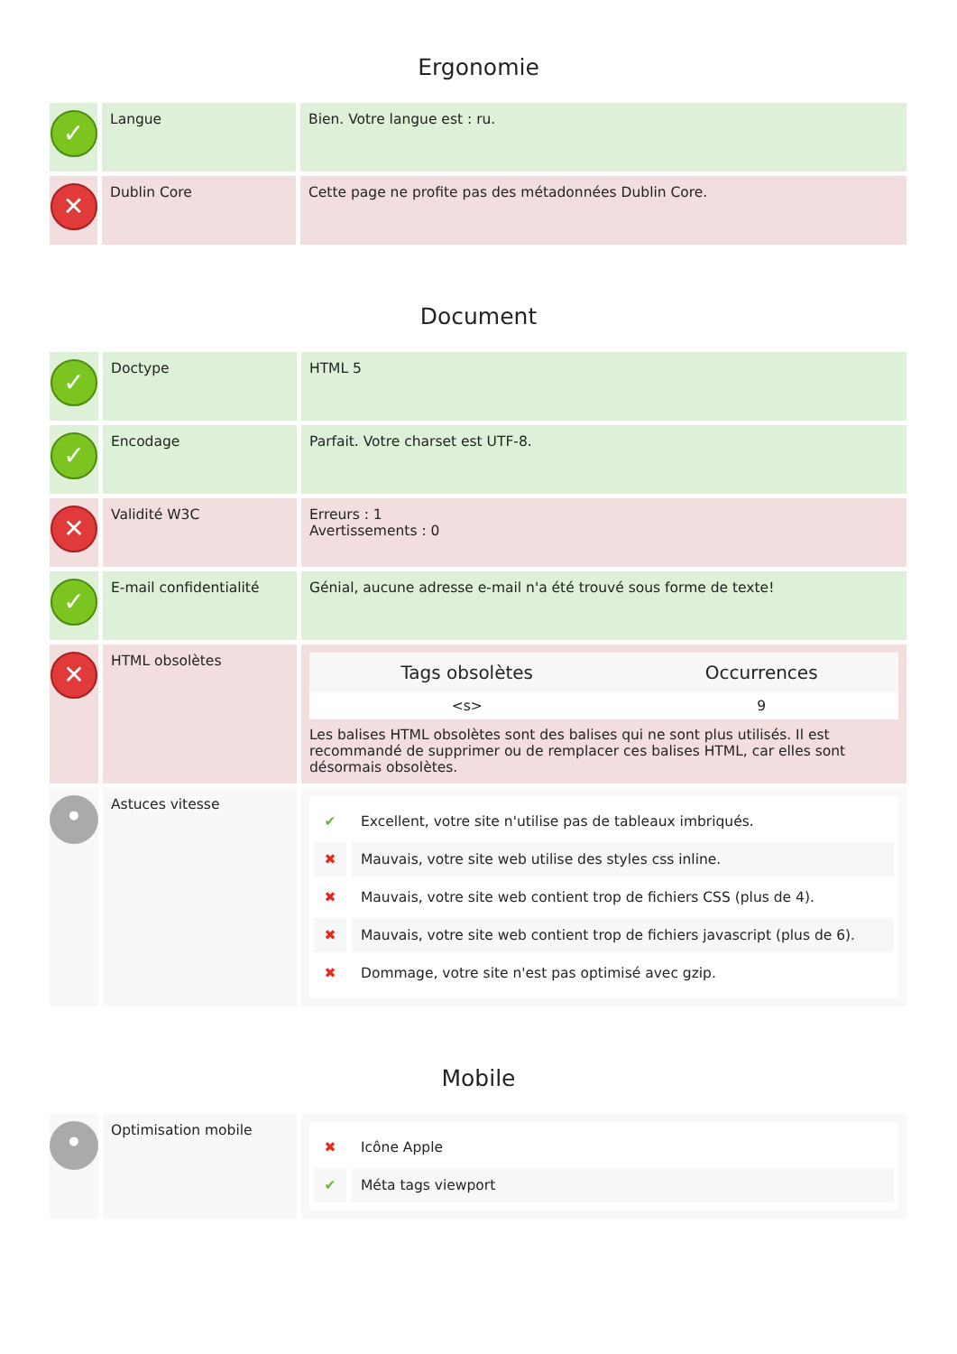Ergonomie
| ✓ | Langue | Bien. Votre langue est : ru. |
| ✕ | Dublin Core | Cette page ne profite pas des métadonnées Dublin Core. |
Document
| ✓ | Doctype | HTML 5 |
| ✓ | Encodage | Parfait. Votre charset est UTF-8. |
| ✕ | Validité W3C | Erreurs : 1 Avertissements : 0 |
| ✓ | E-mail confidentialité | Génial, aucune adresse e-mail n'a été trouvé sous forme de texte! |
| ✕ | HTML obsolètes | / Tags obsolètes / Occurrences / / --- / --- / / <s> / 9 / Les balises HTML obsolètes sont des balises qui ne sont plus utilisés. Il est recommandé de supprimer ou de remplacer ces balises HTML, car elles sont désormais obsolètes. |
| • | Astuces vitesse | ✔ Excellent, votre site n'utilise pas de tableaux imbriqués. ✖ Mauvais, votre site web utilise des styles css inline. ✖ Mauvais, votre site web contient trop de fichiers CSS (plus de 4). ✖ Mauvais, votre site web contient trop de fichiers javascript (plus de 6). ✖ Dommage, votre site n'est pas optimisé avec gzip. |
Mobile
| • | Optimisation mobile | ✖ Icône Apple ✔ Méta tags viewport |